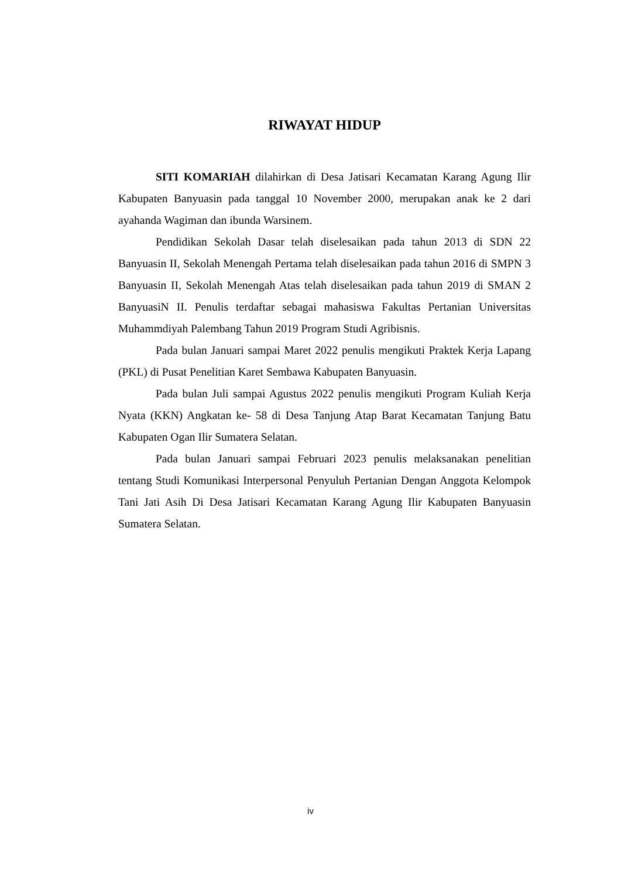RIWAYAT HIDUP
SITI KOMARIAH dilahirkan di Desa Jatisari Kecamatan Karang Agung Ilir Kabupaten Banyuasin pada tanggal 10 November 2000, merupakan anak ke 2 dari ayahanda Wagiman dan ibunda Warsinem.
Pendidikan Sekolah Dasar telah diselesaikan pada tahun 2013 di SDN 22 Banyuasin II, Sekolah Menengah Pertama telah diselesaikan pada tahun 2016 di SMPN 3 Banyuasin II, Sekolah Menengah Atas telah diselesaikan pada tahun 2019 di SMAN 2 BanyuasiN II. Penulis terdaftar sebagai mahasiswa Fakultas Pertanian Universitas Muhammdiyah Palembang Tahun 2019 Program Studi Agribisnis.
Pada bulan Januari sampai Maret 2022 penulis mengikuti Praktek Kerja Lapang (PKL) di Pusat Penelitian Karet Sembawa Kabupaten Banyuasin.
Pada bulan Juli sampai Agustus 2022 penulis mengikuti Program Kuliah Kerja Nyata (KKN) Angkatan ke- 58 di Desa Tanjung Atap Barat Kecamatan Tanjung Batu Kabupaten Ogan Ilir Sumatera Selatan.
Pada bulan Januari sampai Februari 2023 penulis melaksanakan penelitian tentang Studi Komunikasi Interpersonal Penyuluh Pertanian Dengan Anggota Kelompok Tani Jati Asih Di Desa Jatisari Kecamatan Karang Agung Ilir Kabupaten Banyuasin Sumatera Selatan.
iv